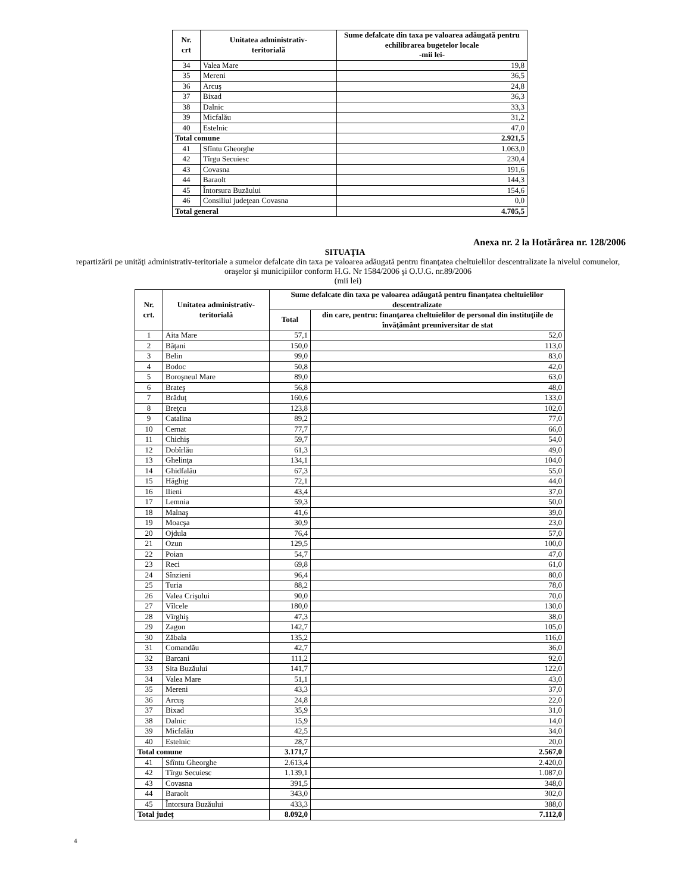| Nr. crt | Unitatea administrativ- teritorială | Sume defalcate din taxa pe valoarea adăugată pentru echilibrarea bugetelor locale -mii lei- |
| --- | --- | --- |
| 34 | Valea Mare | 19,8 |
| 35 | Mereni | 36,5 |
| 36 | Arcuş | 24,8 |
| 37 | Bixad | 36,3 |
| 38 | Dalnic | 33,3 |
| 39 | Micfalău | 31,2 |
| 40 | Estelnic | 47,0 |
| Total comune | | 2.921,5 |
| 41 | Sfîntu Gheorghe | 1.063,0 |
| 42 | Tîrgu Secuiesc | 230,4 |
| 43 | Covasna | 191,6 |
| 44 | Baraolt | 144,3 |
| 45 | Întorsura Buzăului | 154,6 |
| 46 | Consiliul judeţean Covasna | 0,0 |
| Total general | | 4.705,5 |
Anexa nr. 2 la Hotărârea nr. 128/2006
SITUAŢIA
repartizării pe unităţi administrativ-teritoriale a sumelor defalcate din taxa pe valoarea adăugată pentru finanţatea cheltuielilor descentralizate la nivelul comunelor, oraşelor şi municipiilor conform H.G. Nr 1584/2006 şi O.U.G. nr.89/2006
(mii lei)
| Nr. crt. | Unitatea administrativ- teritorială | Sume defalcate din taxa pe valoarea adăugată pentru finanţatea cheltuielilor descentralizate | |
| --- | --- | --- | --- |
| | | Total | din care, pentru: finanţarea cheltuielilor de personal din instituţiile de învăţământ preuniversitar de stat |
| 1 | Aita Mare | 57,1 | 52,0 |
| 2 | Băţani | 150,0 | 113,0 |
| 3 | Belin | 99,0 | 83,0 |
| 4 | Bodoc | 50,8 | 42,0 |
| 5 | Boroşneul Mare | 89,0 | 63,0 |
| 6 | Brateş | 56,8 | 48,0 |
| 7 | Brăduţ | 160,6 | 133,0 |
| 8 | Breţcu | 123,8 | 102,0 |
| 9 | Catalina | 89,2 | 77,0 |
| 10 | Cernat | 77,7 | 66,0 |
| 11 | Chichiş | 59,7 | 54,0 |
| 12 | Dobîrlău | 61,3 | 49,0 |
| 13 | Ghelinţa | 134,1 | 104,0 |
| 14 | Ghidfalău | 67,3 | 55,0 |
| 15 | Hăghig | 72,1 | 44,0 |
| 16 | Ilieni | 43,4 | 37,0 |
| 17 | Lemnia | 59,3 | 50,0 |
| 18 | Malnaş | 41,6 | 39,0 |
| 19 | Moacşa | 30,9 | 23,0 |
| 20 | Ojdula | 76,4 | 57,0 |
| 21 | Ozun | 129,5 | 100,0 |
| 22 | Poian | 54,7 | 47,0 |
| 23 | Reci | 69,8 | 61,0 |
| 24 | Sînzieni | 96,4 | 80,0 |
| 25 | Turia | 88,2 | 78,0 |
| 26 | Valea Crişului | 90,0 | 70,0 |
| 27 | Vîlcele | 180,0 | 130,0 |
| 28 | Vîrghiş | 47,3 | 38,0 |
| 29 | Zagon | 142,7 | 105,0 |
| 30 | Zăbala | 135,2 | 116,0 |
| 31 | Comandău | 42,7 | 36,0 |
| 32 | Barcani | 111,2 | 92,0 |
| 33 | Sita Buzăului | 141,7 | 122,0 |
| 34 | Valea Mare | 51,1 | 43,0 |
| 35 | Mereni | 43,3 | 37,0 |
| 36 | Arcuş | 24,8 | 22,0 |
| 37 | Bixad | 35,9 | 31,0 |
| 38 | Dalnic | 15,9 | 14,0 |
| 39 | Micfalău | 42,5 | 34,0 |
| 40 | Estelnic | 28,7 | 20,0 |
| Total comune | | 3.171,7 | 2.567,0 |
| 41 | Sfîntu Gheorghe | 2.613,4 | 2.420,0 |
| 42 | Tîrgu Secuiesc | 1.139,1 | 1.087,0 |
| 43 | Covasna | 391,5 | 348,0 |
| 44 | Baraolt | 343,0 | 302,0 |
| 45 | Întorsura Buzăului | 433,3 | 388,0 |
| Total judeţ | | 8.092,0 | 7.112,0 |
4